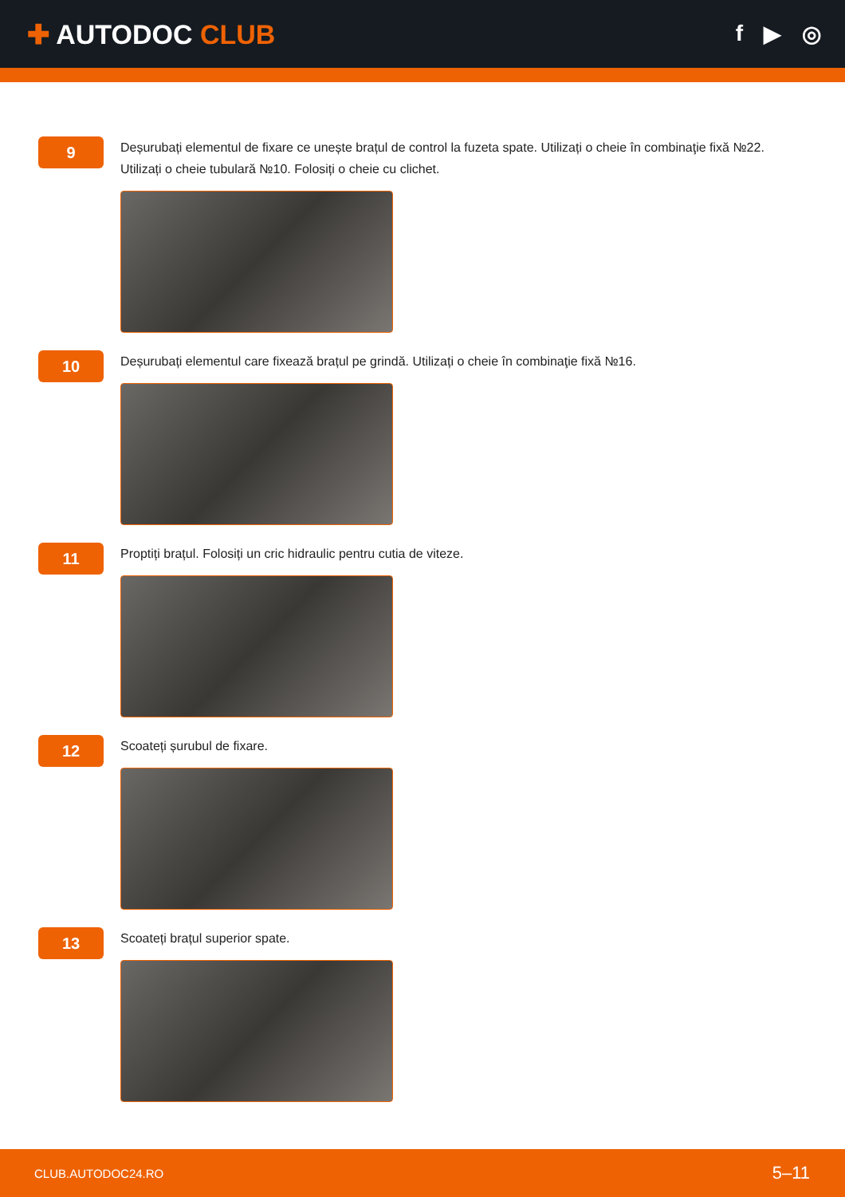✚ AUTODOC CLUB
f ▶ ◎
9
Deșurubați elementul de fixare ce unește brațul de control la fuzeta spate. Utilizați o cheie în combinaţie fixă №22. Utilizați o cheie tubulară №10. Folosiți o cheie cu clichet.
10
Deșurubați elementul care fixează brațul pe grindă. Utilizați o cheie în combinaţie fixă №16.
11
Proptiți brațul. Folosiți un cric hidraulic pentru cutia de viteze.
12
Scoateți șurubul de fixare.
13
Scoateți brațul superior spate.
CLUB.AUTODOC24.RO 5–11